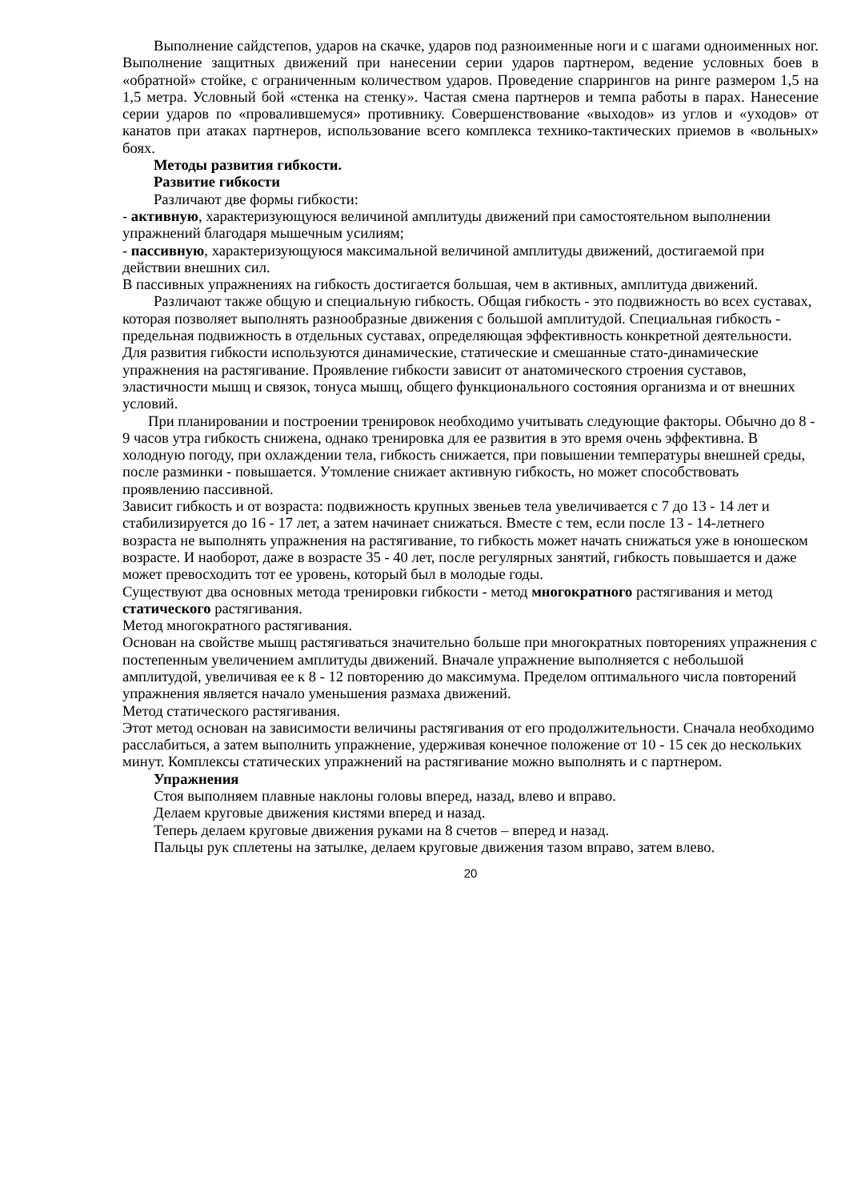Выполнение сайдстепов, ударов на скачке, ударов под разноименные ноги и с шагами одноименных ног. Выполнение защитных движений при нанесении серии ударов партнером, ведение условных боев в «обратной» стойке, с ограниченным количеством ударов. Проведение спаррингов на ринге размером 1,5 на 1,5 метра. Условный бой «стенка на стенку». Частая смена партнеров и темпа работы в парах. Нанесение серии ударов по «провалившемуся» противнику. Совершенствование «выходов» из углов и «уходов» от канатов при атаках партнеров, использование всего комплекса технико-тактических приемов в «вольных» боях.
Методы развития гибкости.
Развитие гибкости
Различают две формы гибкости:
- активную, характеризующуюся величиной амплитуды движений при самостоятельном выполнении упражнений благодаря мышечным усилиям;
- пассивную, характеризующуюся максимальной величиной амплитуды движений, достигаемой при действии внешних сил.
В пассивных упражнениях на гибкость достигается большая, чем в активных, амплитуда движений.
Различают также общую и специальную гибкость. Общая гибкость - это подвижность во всех суставах, которая позволяет выполнять разнообразные движения с большой амплитудой. Специальная гибкость - предельная подвижность в отдельных суставах, определяющая эффективность конкретной деятельности.
Для развития гибкости используются динамические, статические и смешанные стато-динамические упражнения на растягивание. Проявление гибкости зависит от анатомического строения суставов, эластичности мышц и связок, тонуса мышц, общего функционального состояния организма и от внешних условий.
При планировании и построении тренировок необходимо учитывать следующие факторы. Обычно до 8 - 9 часов утра гибкость снижена, однако тренировка для ее развития в это время очень эффективна. В холодную погоду, при охлаждении тела, гибкость снижается, при повышении температуры внешней среды, после разминки - повышается. Утомление снижает активную гибкость, но может способствовать проявлению пассивной.
Зависит гибкость и от возраста: подвижность крупных звеньев тела увеличивается с 7 до 13 - 14 лет и стабилизируется до 16 - 17 лет, а затем начинает снижаться. Вместе с тем, если после 13 - 14-летнего возраста не выполнять упражнения на растягивание, то гибкость может начать снижаться уже в юношеском возрасте. И наоборот, даже в возрасте 35 - 40 лет, после регулярных занятий, гибкость повышается и даже может превосходить тот ее уровень, который был в молодые годы.
Существуют два основных метода тренировки гибкости - метод многократного растягивания и метод статического растягивания.
Метод многократного растягивания.
Основан на свойстве мышц растягиваться значительно больше при многократных повторениях упражнения с постепенным увеличением амплитуды движений. Вначале упражнение выполняется с небольшой амплитудой, увеличивая ее к 8 - 12 повторению до максимума. Пределом оптимального числа повторений упражнения является начало уменьшения размаха движений.
Метод статического растягивания.
Этот метод основан на зависимости величины растягивания от его продолжительности. Сначала необходимо расслабиться, а затем выполнить упражнение, удерживая конечное положение от 10 - 15 сек до нескольких минут. Комплексы статических упражнений на растягивание можно выполнять и с партнером.
Упражнения
Стоя выполняем плавные наклоны головы вперед, назад, влево и вправо.
Делаем круговые движения кистями вперед и назад.
Теперь делаем круговые движения руками на 8 счетов – вперед и назад.
Пальцы рук сплетены на затылке, делаем круговые движения тазом вправо, затем влево.
20